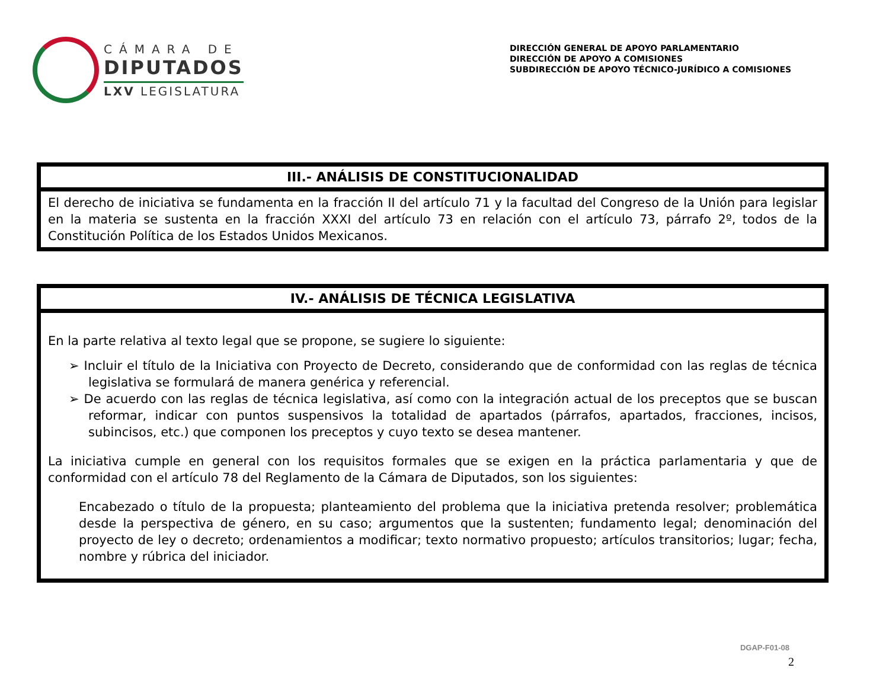CÁMARA DE
DIPUTADOS
LXV LEGISLATURA
DIRECCIÓN GENERAL DE APOYO PARLAMENTARIO
DIRECCIÓN DE APOYO A COMISIONES
SUBDIRECCIÓN DE APOYO TÉCNICO-JURÍDICO A COMISIONES
| III.- ANÁLISIS DE CONSTITUCIONALIDAD |
| --- |
| El derecho de iniciativa se fundamenta en la fracción II del artículo 71 y la facultad del Congreso de la Unión para legislar en la materia se sustenta en la fracción XXXI del artículo 73 en relación con el artículo 73, párrafo 2º, todos de la Constitución Política de los Estados Unidos Mexicanos. |
| IV.- ANÁLISIS DE TÉCNICA LEGISLATIVA |
| --- |
| En la parte relativa al texto legal que se propone, se sugiere lo siguiente: ➢ Incluir el título de la Iniciativa con Proyecto de Decreto, considerando que de conformidad con las reglas de técnica legislativa se formulará de manera genérica y referencial. ➢ De acuerdo con las reglas de técnica legislativa, así como con la integración actual de los preceptos que se buscan reformar, indicar con puntos suspensivos la totalidad de apartados (párrafos, apartados, fracciones, incisos, subincisos, etc.) que componen los preceptos y cuyo texto se desea mantener. La iniciativa cumple en general con los requisitos formales que se exigen en la práctica parlamentaria y que de conformidad con el artículo 78 del Reglamento de la Cámara de Diputados, son los siguientes: Encabezado o título de la propuesta; planteamiento del problema que la iniciativa pretenda resolver; problemática desde la perspectiva de género, en su caso; argumentos que la sustenten; fundamento legal; denominación del proyecto de ley o decreto; ordenamientos a modificar; texto normativo propuesto; artículos transitorios; lugar; fecha, nombre y rúbrica del iniciador. |
DGAP-F01-08
2